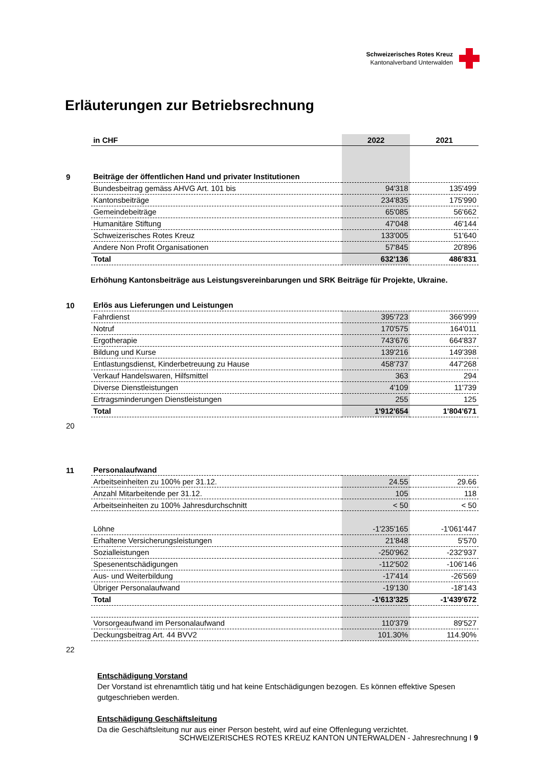Schweizerisches Rotes Kreuz
Kantonalverband Unterwalden
Erläuterungen zur Betriebsrechnung
| | in CHF | 2022 | 2021 |
| 9 | Beiträge der öffentlichen Hand und privater Institutionen | | |
| | Bundesbeitrag gemäss AHVG Art. 101 bis | 94'318 | 135'499 |
| | Kantonsbeiträge | 234'835 | 175'990 |
| | Gemeindebeiträge | 65'085 | 56'662 |
| | Humanitäre Stiftung | 47'048 | 46'144 |
| | Schweizerisches Rotes Kreuz | 133'005 | 51'640 |
| | Andere Non Profit Organisationen | 57'845 | 20'896 |
| | Total | 632'136 | 486'831 |
Erhöhung Kantonsbeiträge aus Leistungsvereinbarungen und SRK Beiträge für Projekte, Ukraine.
| 10 | Erlös aus Lieferungen und Leistungen | | |
| | Fahrdienst | 395'723 | 366'999 |
| | Notruf | 170'575 | 164'011 |
| | Ergotherapie | 743'676 | 664'837 |
| | Bildung und Kurse | 139'216 | 149'398 |
| | Entlastungsdienst, Kinderbetreuung zu Hause | 458'737 | 447'268 |
| | Verkauf Handelswaren, Hilfsmittel | 363 | 294 |
| | Diverse Dienstleistungen | 4'109 | 11'739 |
| | Ertragsminderungen Dienstleistungen | 255 | 125 |
| | Total | 1'912'654 | 1'804'671 |
| 20 | | | |
| 11 | Personalaufwand | | |
| | Arbeitseinheiten zu 100% per 31.12. | 24.55 | 29.66 |
| | Anzahl Mitarbeitende per 31.12. | 105 | 118 |
| | Arbeitseinheiten zu 100% Jahresdurchschnitt | < 50 | < 50 |
| | Löhne | -1'235'165 | -1'061'447 |
| | Erhaltene Versicherungsleistungen | 21'848 | 5'570 |
| | Sozialleistungen | -250'962 | -232'937 |
| | Spesenentschädigungen | -112'502 | -106'146 |
| | Aus- und Weiterbildung | -17'414 | -26'569 |
| | Übriger Personalaufwand | -19'130 | -18'143 |
| | Total | -1'613'325 | -1'439'672 |
| | Vorsorgeaufwand im Personalaufwand | 110'379 | 89'527 |
| | Deckungsbeitrag Art. 44 BVV2 | 101.30% | 114.90% |
| 22 | | | |
Entschädigung Vorstand
Der Vorstand ist ehrenamtlich tätig und hat keine Entschädigungen bezogen. Es können effektive Spesen gutgeschrieben werden.
Entschädigung Geschäftsleitung
Da die Geschäftsleitung nur aus einer Person besteht, wird auf eine Offenlegung verzichtet.
SCHWEIZERISCHES ROTES KREUZ KANTON UNTERWALDEN - Jahresrechnung I 9